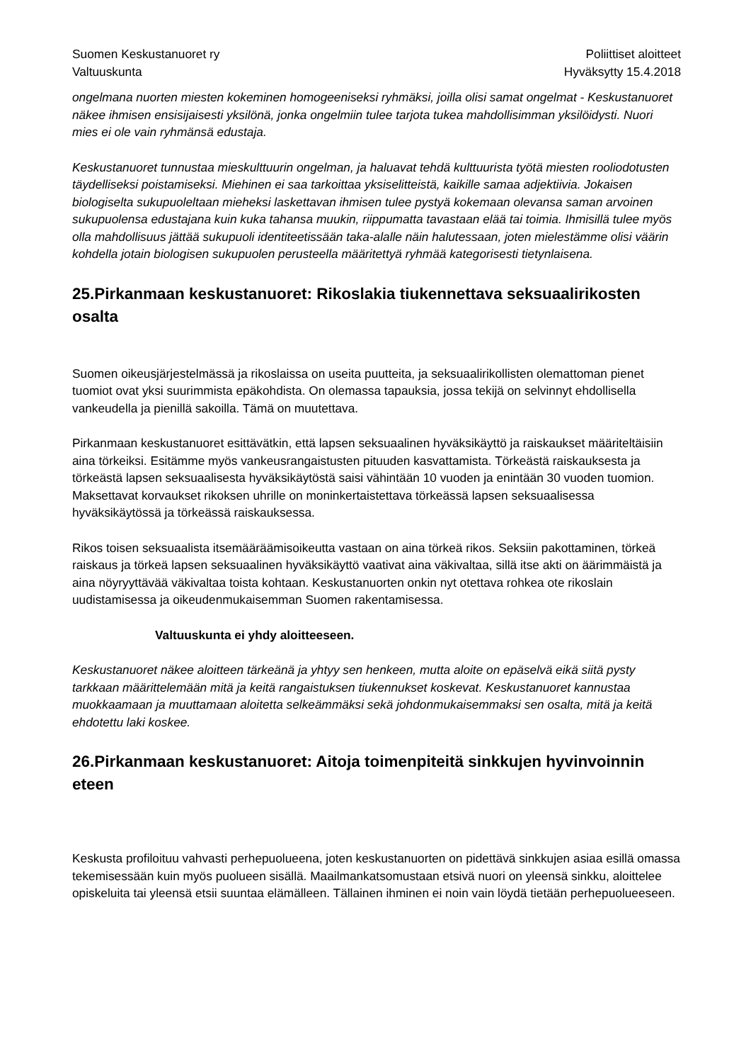Suomen Keskustanuoret ry
Valtuuskunta
Poliittiset aloitteet
Hyväksytty 15.4.2018
ongelmana nuorten miesten kokeminen homogeeniseksi ryhmäksi, joilla olisi samat ongelmat - Keskustanuoret näkee ihmisen ensisijaisesti yksilönä, jonka ongelmiin tulee tarjota tukea mahdollisimman yksilöidysti. Nuori mies ei ole vain ryhmänsä edustaja.
Keskustanuoret tunnustaa mieskulttuurin ongelman, ja haluavat tehdä kulttuurista työtä miesten rooliodotusten täydelliseksi poistamiseksi. Miehinen ei saa tarkoittaa yksiselitteistä, kaikille samaa adjektiivia. Jokaisen biologiselta sukupuoleltaan mieheksi laskettavan ihmisen tulee pystyä kokemaan olevansa saman arvoinen sukupuolensa edustajana kuin kuka tahansa muukin, riippumatta tavastaan elää tai toimia. Ihmisillä tulee myös olla mahdollisuus jättää sukupuoli identiteetissään taka-alalle näin halutessaan, joten mielestämme olisi väärin kohdella jotain biologisen sukupuolen perusteella määritettyä ryhmää kategorisesti tietynlaisena.
25.Pirkanmaan keskustanuoret: Rikoslakia tiukennettava seksuaalirikosten osalta
Suomen oikeusjärjestelmässä ja rikoslaissa on useita puutteita, ja seksuaalirikollisten olemattoman pienet tuomiot ovat yksi suurimmista epäkohdista. On olemassa tapauksia, jossa tekijä on selvinnyt ehdollisella vankeudella ja pienillä sakoilla. Tämä on muutettava.
Pirkanmaan keskustanuoret esittävätkin, että lapsen seksuaalinen hyväksikäyttö ja raiskaukset määriteltäisiin aina törkeiksi. Esitämme myös vankeusrangaistusten pituuden kasvattamista. Törkeästä raiskauksesta ja törkeästä lapsen seksuaalisesta hyväksikäytöstä saisi vähintään 10 vuoden ja enintään 30 vuoden tuomion. Maksettavat korvaukset rikoksen uhrille on moninkertaistettava törkeässä lapsen seksuaalisessa hyväksikäytössä ja törkeässä raiskauksessa.
Rikos toisen seksuaalista itsemääräämisoikeutta vastaan on aina törkeä rikos. Seksiin pakottaminen, törkeä raiskaus ja törkeä lapsen seksuaalinen hyväksikäyttö vaativat aina väkivaltaa, sillä itse akti on äärimmäistä ja aina nöyryyttävää väkivaltaa toista kohtaan. Keskustanuorten onkin nyt otettava rohkea ote rikoslain uudistamisessa ja oikeudenmukaisemman Suomen rakentamisessa.
Valtuuskunta ei yhdy aloitteeseen.
Keskustanuoret näkee aloitteen tärkeänä ja yhtyy sen henkeen, mutta aloite on epäselvä eikä siitä pysty tarkkaan määrittelemään mitä ja keitä rangaistuksen tiukennukset koskevat. Keskustanuoret kannustaa muokkaamaan ja muuttamaan aloitetta selkeämmäksi sekä johdonmukaisemmaksi sen osalta, mitä ja keitä ehdotettu laki koskee.
26.Pirkanmaan keskustanuoret: Aitoja toimenpiteitä sinkkujen hyvinvoinnin eteen
Keskusta profiloituu vahvasti perhepuolueena, joten keskustanuorten on pidettävä sinkkujen asiaa esillä omassa tekemisessään kuin myös puolueen sisällä. Maailmankatsomustaan etsivä nuori on yleensä sinkku, aloittelee opiskeluita tai yleensä etsii suuntaa elämälleen. Tällainen ihminen ei noin vain löydä tietään perhepuolueeseen.